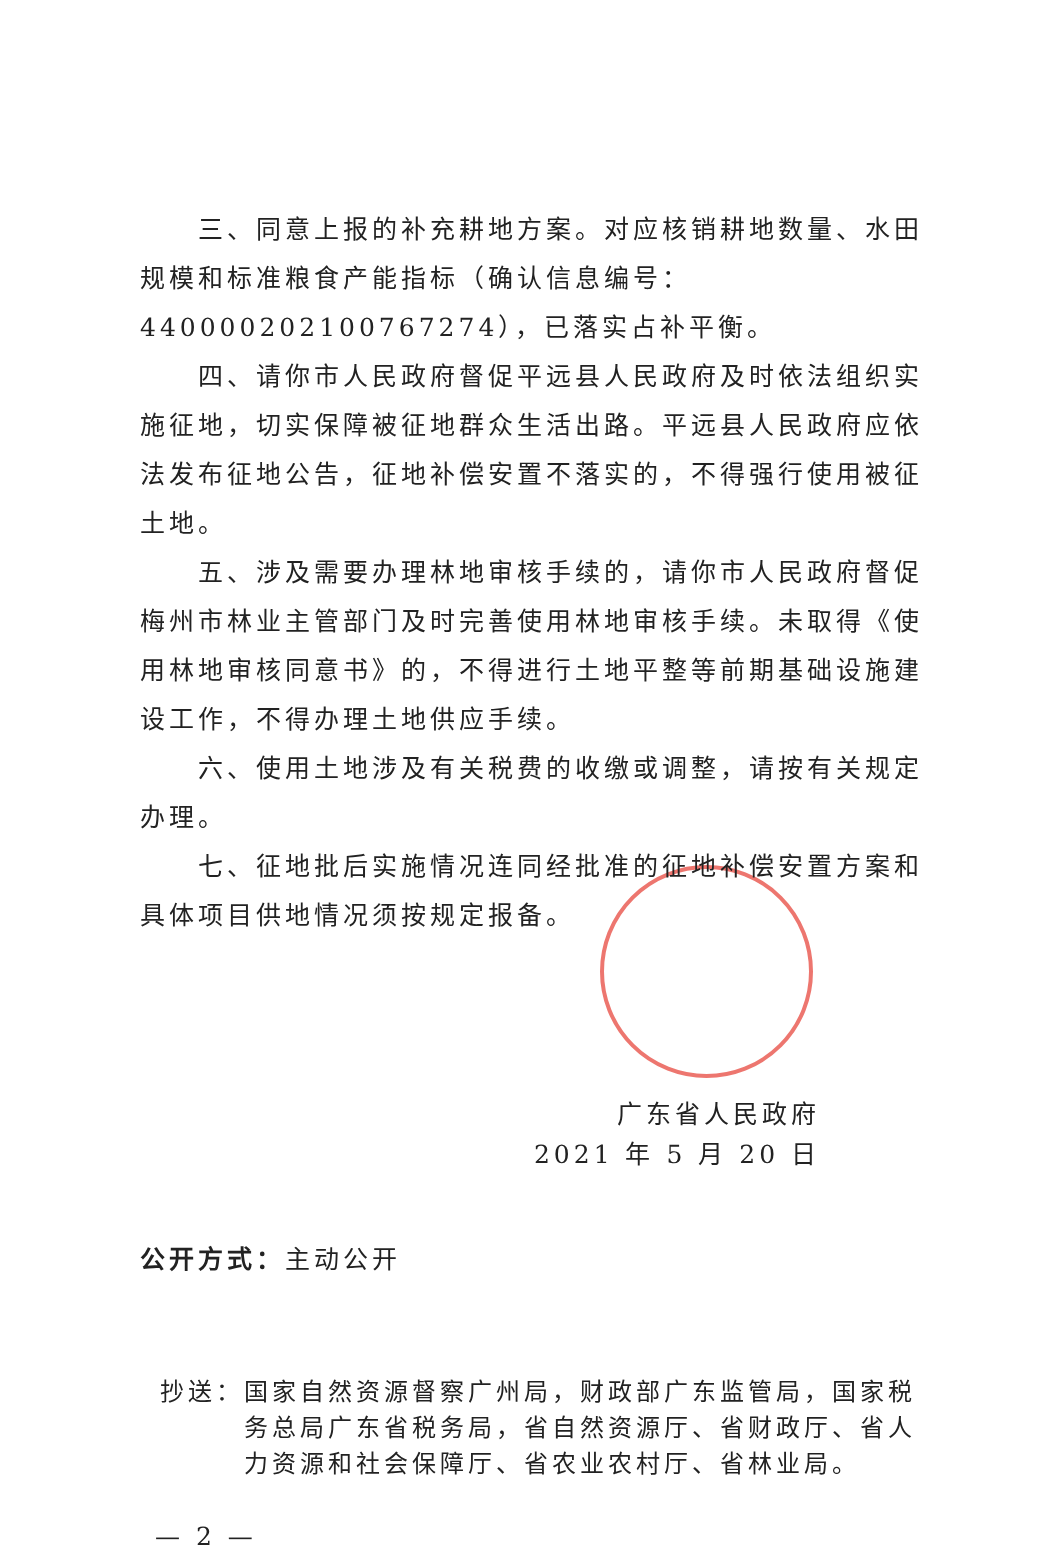三、同意上报的补充耕地方案。对应核销耕地数量、水田规模和标准粮食产能指标（确认信息编号：4400002021007672​74），已落实占补平衡。
四、请你市人民政府督促平远县人民政府及时依法组织实施征地，切实保障被征地群众生活出路。平远县人民政府应依法发布征地公告，征地补偿安置不落实的，不得强行使用被征土地。
五、涉及需要办理林地审核手续的，请你市人民政府督促梅州市林业主管部门及时完善使用林地审核手续。未取得《使用林地审核同意书》的，不得进行土地平整等前期基础设施建设工作，不得办理土地供应手续。
六、使用土地涉及有关税费的收缴或调整，请按有关规定办理。
七、征地批后实施情况连同经批准的征地补偿安置方案和具体项目供地情况须按规定报备。
广东省人民政府
2021 年 5 月 20 日
公开方式：主动公开
抄送： 国家自然资源督察广州局，财政部广东监管局，国家税务总局广东省税务局，省自然资源厅、省财政厅、省人力资源和社会保障厅、省农业农村厅、省林业局。
— 2 —